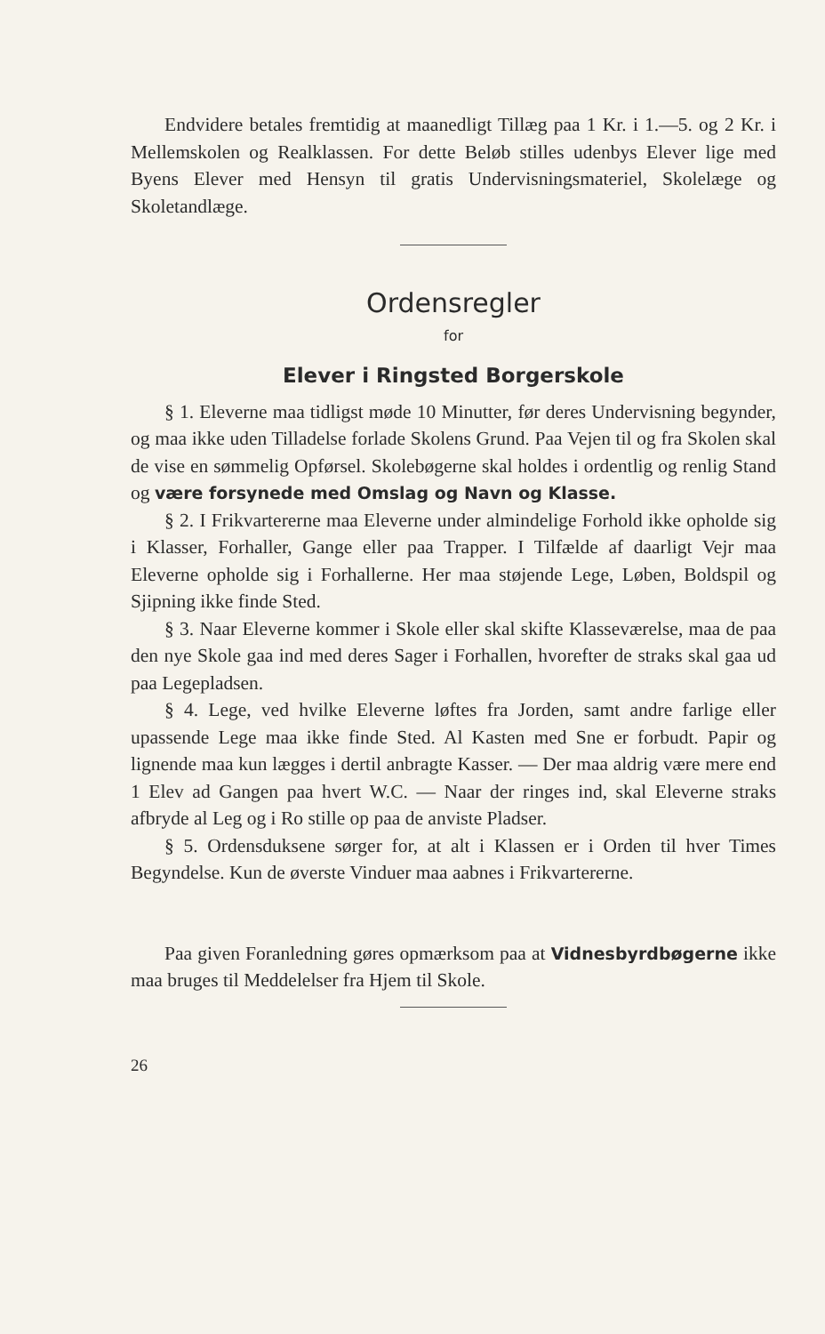Endvidere betales fremtidig at maanedligt Tillæg paa 1 Kr. i 1.—5. og 2 Kr. i Mellemskolen og Realklassen. For dette Beløb stilles udenbys Elever lige med Byens Elever med Hensyn til gratis Undervisningsmateriel, Skolelæge og Skoletandlæge.
Ordensregler
for
Elever i Ringsted Borgerskole
§ 1. Eleverne maa tidligst møde 10 Minutter, før deres Undervisning begynder, og maa ikke uden Tilladelse forlade Skolens Grund. Paa Vejen til og fra Skolen skal de vise en sømmelig Opførsel. Skolebøgerne skal holdes i ordentlig og renlig Stand og være forsynede med Omslag og Navn og Klasse.
§ 2. I Frikvartererne maa Eleverne under almindelige Forhold ikke opholde sig i Klasser, Forhaller, Gange eller paa Trapper. I Tilfælde af daarligt Vejr maa Eleverne opholde sig i Forhallerne. Her maa støjende Lege, Løben, Boldspil og Sjipning ikke finde Sted.
§ 3. Naar Eleverne kommer i Skole eller skal skifte Klasseværelse, maa de paa den nye Skole gaa ind med deres Sager i Forhallen, hvorefter de straks skal gaa ud paa Legepladsen.
§ 4. Lege, ved hvilke Eleverne løftes fra Jorden, samt andre farlige eller upassende Lege maa ikke finde Sted. Al Kasten med Sne er forbudt. Papir og lignende maa kun lægges i dertil anbragte Kasser. — Der maa aldrig være mere end 1 Elev ad Gangen paa hvert W.C. — Naar der ringes ind, skal Eleverne straks afbryde al Leg og i Ro stille op paa de anviste Pladser.
§ 5. Ordensduksene sørger for, at alt i Klassen er i Orden til hver Times Begyndelse. Kun de øverste Vinduer maa aabnes i Frikvartererne.
Paa given Foranledning gøres opmærksom paa at Vidnesbyrdbøgerne ikke maa bruges til Meddelelser fra Hjem til Skole.
26